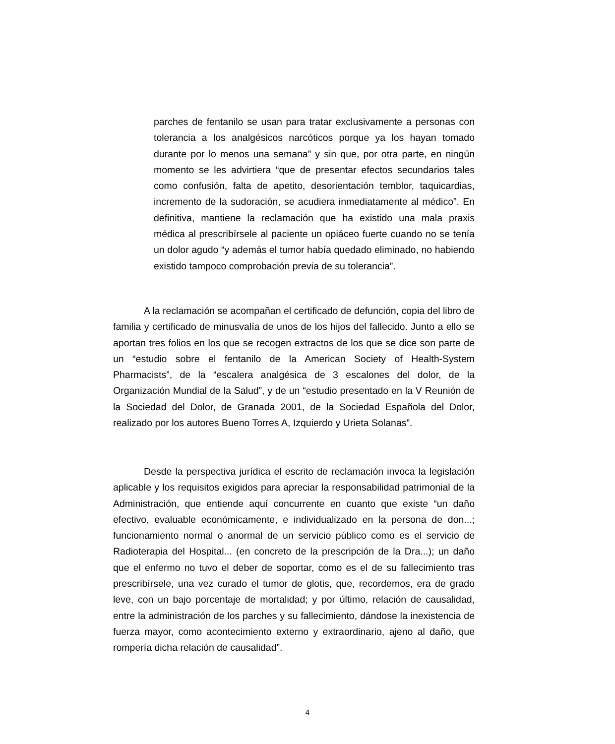parches de fentanilo se usan para tratar exclusivamente a personas con tolerancia a los analgésicos narcóticos porque ya los hayan tomado durante por lo menos una semana” y sin que, por otra parte, en ningún momento se les advirtiera “que de presentar efectos secundarios tales como confusión, falta de apetito, desorientación temblor, taquicardias, incremento de la sudoración, se acudiera inmediatamente al médico”. En definitiva, mantiene la reclamación que ha existido una mala praxis médica al prescribírsele al paciente un opiáceo fuerte cuando no se tenía un dolor agudo “y además el tumor había quedado eliminado, no habiendo existido tampoco comprobación previa de su tolerancia”.
A la reclamación se acompañan el certificado de defunción, copia del libro de familia y certificado de minusvalía de unos de los hijos del fallecido. Junto a ello se aportan tres folios en los que se recogen extractos de los que se dice son parte de un “estudio sobre el fentanilo de la American Society of Health-System Pharmacists”, de la “escalera analgésica de 3 escalones del dolor, de la Organización Mundial de la Salud”, y de un “estudio presentado en la V Reunión de la Sociedad del Dolor, de Granada 2001, de la Sociedad Española del Dolor, realizado por los autores Bueno Torres A, Izquierdo y Urieta Solanas”.
Desde la perspectiva jurídica el escrito de reclamación invoca la legislación aplicable y los requisitos exigidos para apreciar la responsabilidad patrimonial de la Administración, que entiende aquí concurrente en cuanto que existe “un daño efectivo, evaluable económicamente, e individualizado en la persona de don...; funcionamiento normal o anormal de un servicio público como es el servicio de Radioterapia del Hospital... (en concreto de la prescripción de la Dra...); un daño que el enfermo no tuvo el deber de soportar, como es el de su fallecimiento tras prescribírsele, una vez curado el tumor de glotis, que, recordemos, era de grado leve, con un bajo porcentaje de mortalidad; y por último, relación de causalidad, entre la administración de los parches y su fallecimiento, dándose la inexistencia de fuerza mayor, como acontecimiento externo y extraordinario, ajeno al daño, que rompería dicha relación de causalidad”.
4